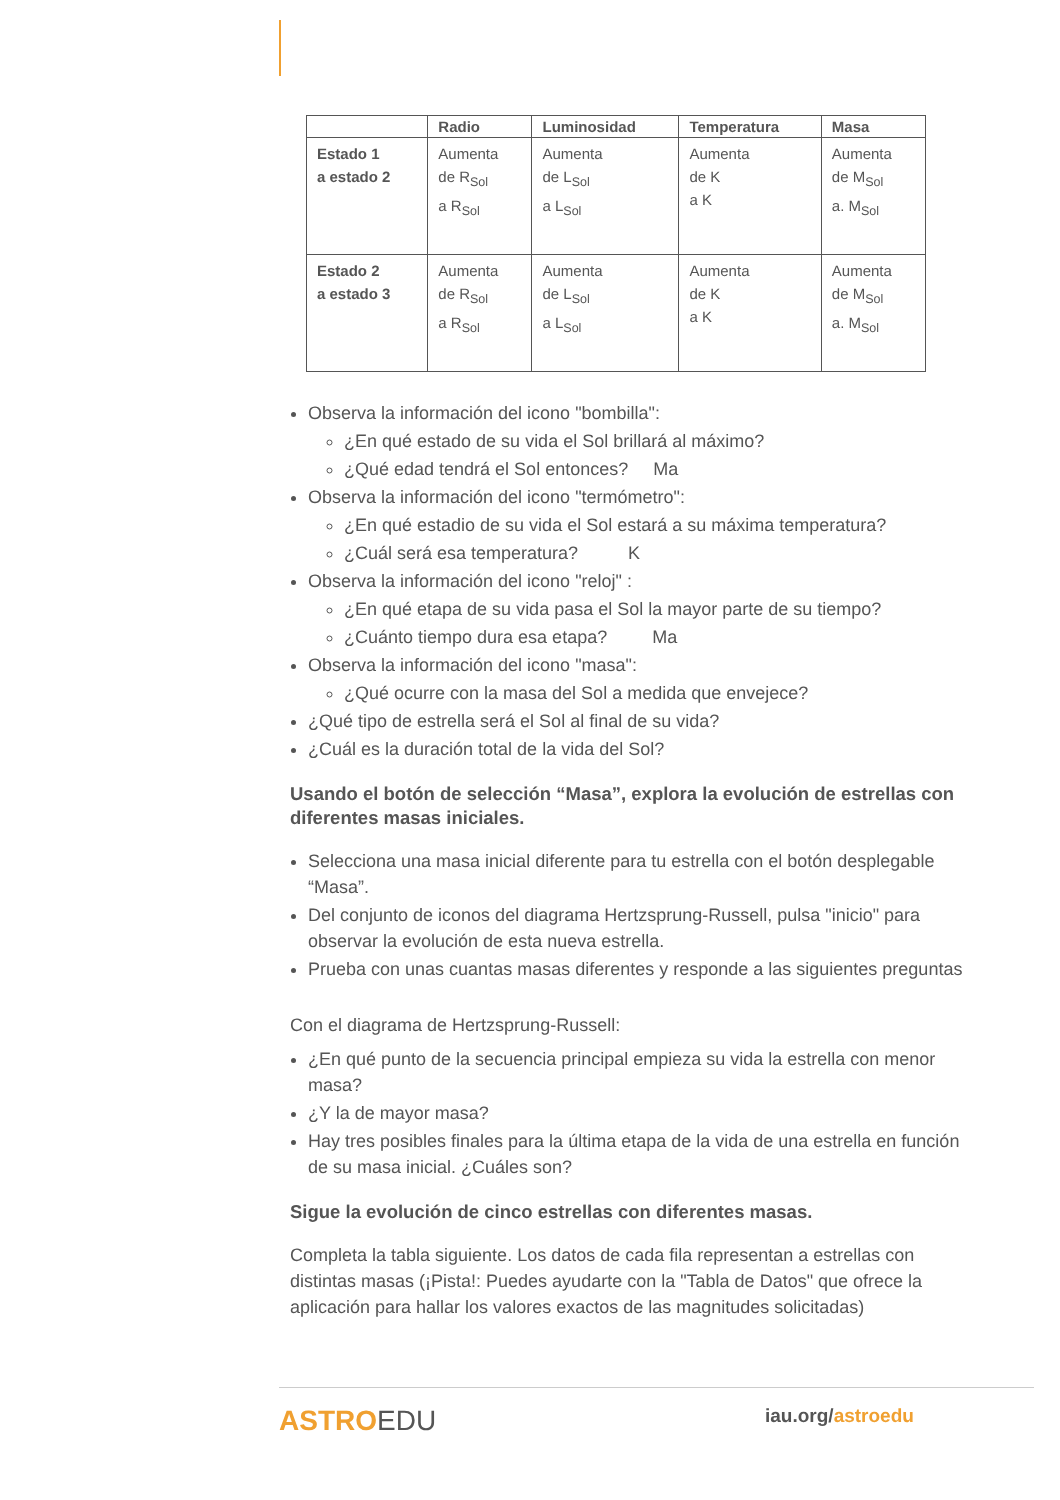| | Radio | Luminosidad | Temperatura | Masa |
| --- | --- | --- | --- | --- |
| Estado 1 a estado 2 | Aumenta de R<sub>Sol</sub> a R<sub>Sol</sub> | Aumenta de L<sub>Sol</sub> a L<sub>Sol</sub> | Aumenta de K a K | Aumenta de M<sub>Sol</sub> a. M<sub>Sol</sub> |
| Estado 2 a estado 3 | Aumenta de R<sub>Sol</sub> a R<sub>Sol</sub> | Aumenta de L<sub>Sol</sub> a L<sub>Sol</sub> | Aumenta de K a K | Aumenta de M<sub>Sol</sub> a. M<sub>Sol</sub> |
Observa la información del icono "bombilla":
¿En qué estado de su vida el Sol brillará al máximo?
¿Qué edad tendrá el Sol entonces? Ma
Observa la información del icono "termómetro":
¿En qué estadio de su vida el Sol estará a su máxima temperatura?
¿Cuál será esa temperatura? K
Observa la información del icono "reloj" :
¿En qué etapa de su vida pasa el Sol la mayor parte de su tiempo?
¿Cuánto tiempo dura esa etapa? Ma
Observa la información del icono "masa":
¿Qué ocurre con la masa del Sol a medida que envejece?
¿Qué tipo de estrella será el Sol al final de su vida?
¿Cuál es la duración total de la vida del Sol?
Usando el botón de selección “Masa”, explora la evolución de estrellas con diferentes masas iniciales.
Selecciona una masa inicial diferente para tu estrella con el botón desplegable “Masa”.
Del conjunto de iconos del diagrama Hertzsprung-Russell, pulsa "inicio" para observar la evolución de esta nueva estrella.
Prueba con unas cuantas masas diferentes y responde a las siguientes preguntas
Con el diagrama de Hertzsprung-Russell:
¿En qué punto de la secuencia principal empieza su vida la estrella con menor masa?
¿Y la de mayor masa?
Hay tres posibles finales para la última etapa de la vida de una estrella en función de su masa inicial. ¿Cuáles son?
Sigue la evolución de cinco estrellas con diferentes masas.
Completa la tabla siguiente. Los datos de cada fila representan a estrellas con distintas masas (¡Pista!: Puedes ayudarte con la "Tabla de Datos" que ofrece la aplicación para hallar los valores exactos de las magnitudes solicitadas)
ASTROEDU iau.org/astroedu